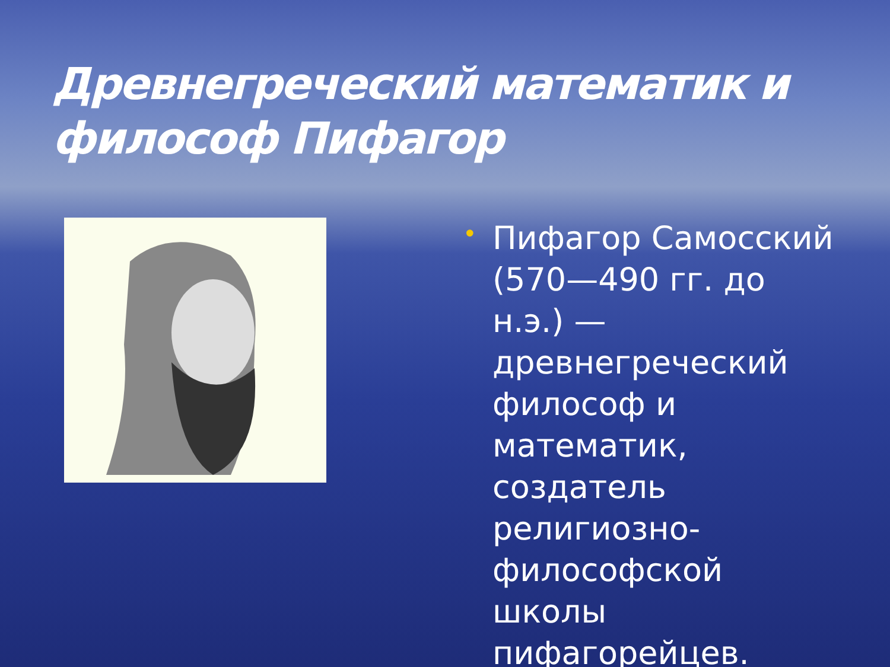Древнегреческий математик и философ Пифагор
•
Пифагор Самосский (570—490 гг. до н.э.) — древнегреческий философ и математик, создатель религиозно-философской школы пифагорейцев.